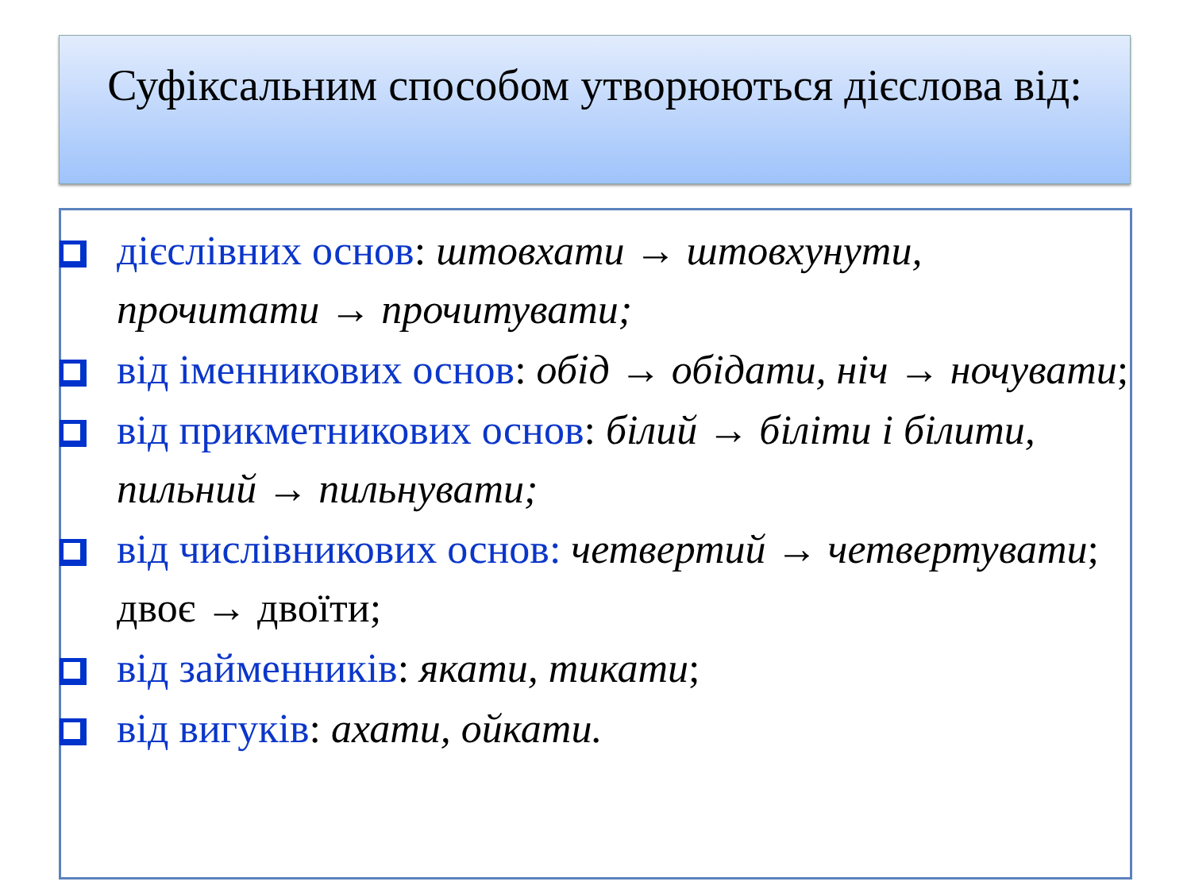Суфіксальним способом утворюються дієслова від:
дієслівних основ: штовхати → штовхунути, прочитати → прочитувати;
від іменникових основ: обід → обідати, ніч → ночувати;
від прикметникових основ: білий → біліти і білити, пильний → пильнувати;
від числівникових основ: четвертий → четвертувати; двоє → двоїти;
від займенників: якати, тикати;
від вигуків: ахати, ойкати.